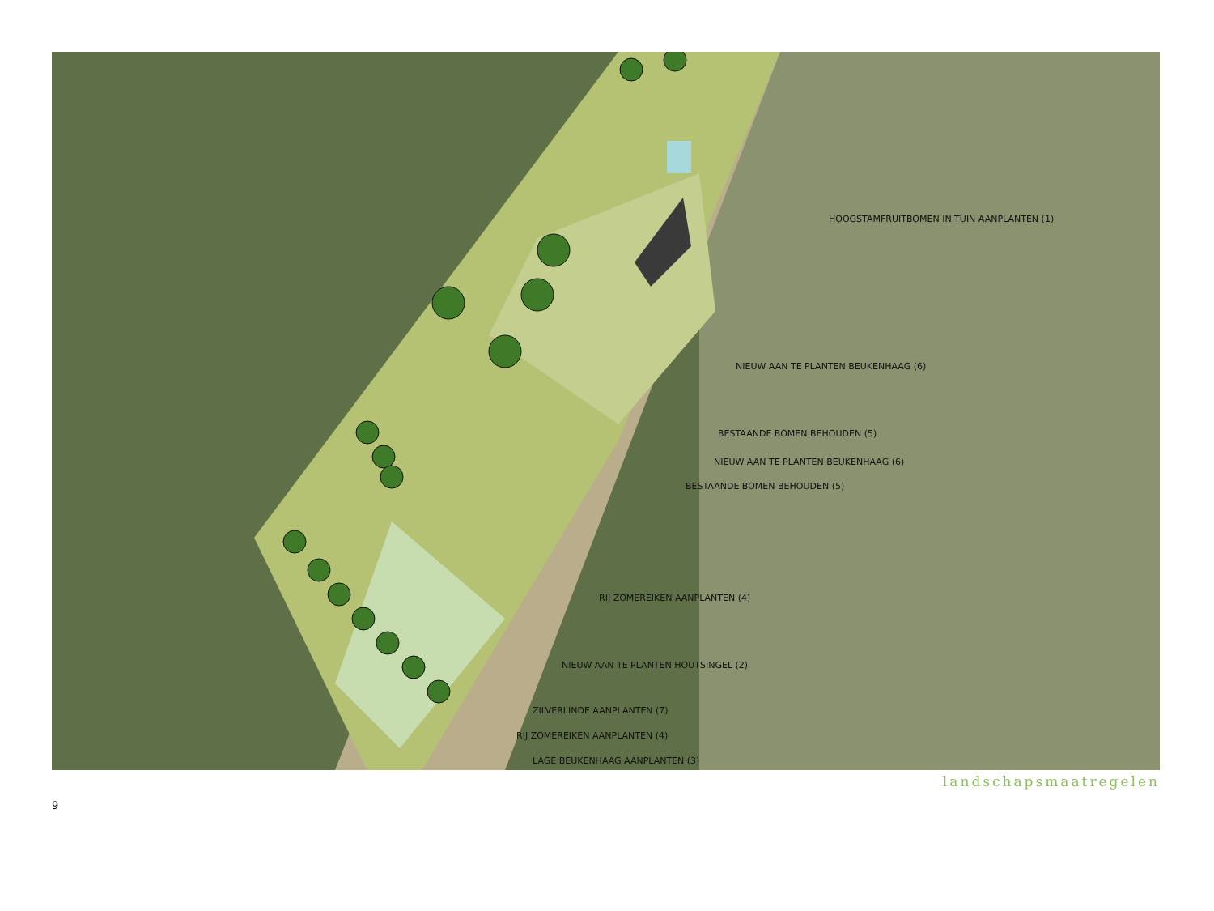HOOGSTAMFRUITBOMEN IN TUIN AANPLANTEN (1)
NIEUW AAN TE PLANTEN BEUKENHAAG (6)
BESTAANDE BOMEN BEHOUDEN (5)
NIEUW AAN TE PLANTEN BEUKENHAAG (6)
BESTAANDE BOMEN BEHOUDEN (5)
RIJ ZOMEREIKEN AANPLANTEN (4)
NIEUW AAN TE PLANTEN HOUTSINGEL (2)
ZILVERLINDE AANPLANTEN (7)
LAGE BEUKENHAAG AANPLANTEN (3)
RIJ ZOMEREIKEN AANPLANTEN (4)
landschapsmaatregelen
9